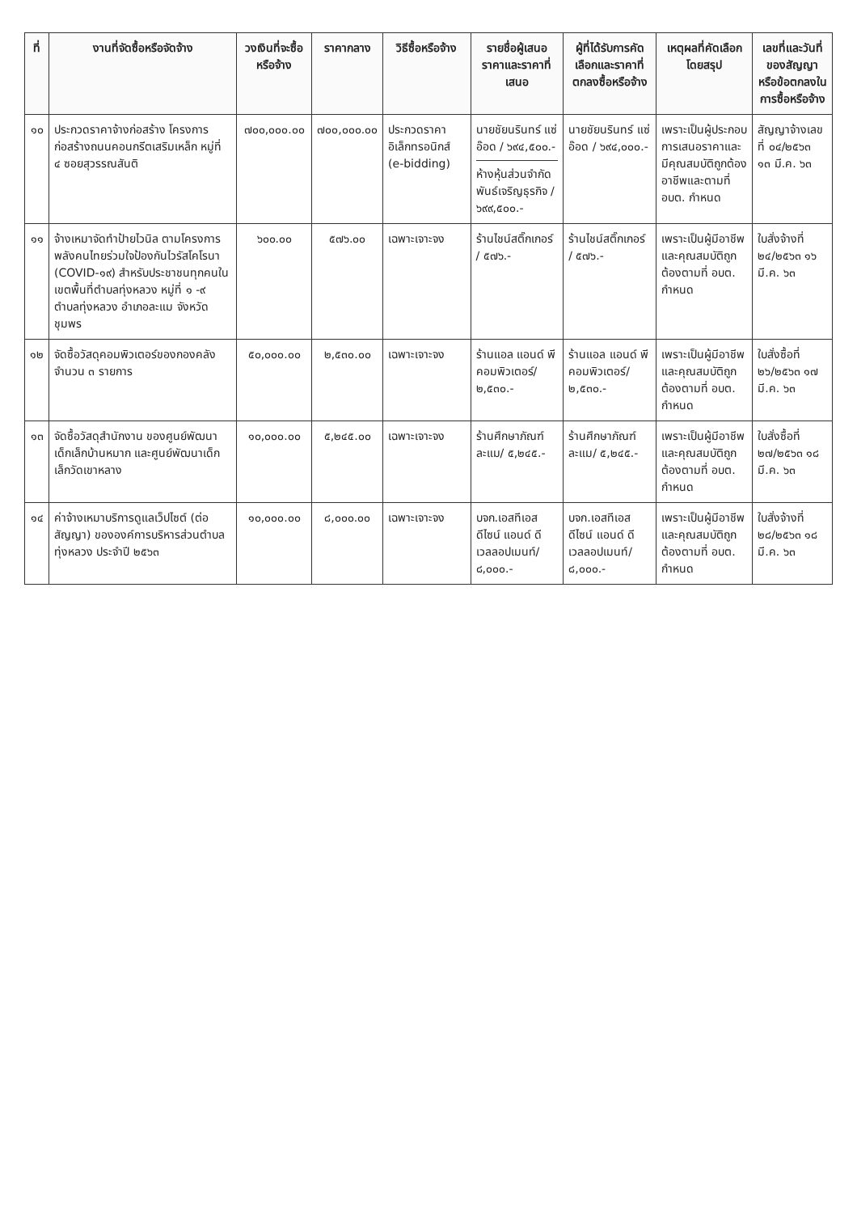| ที่ | งานที่จัดซื้อหรือจัดจ้าง | วงเงินที่จะซื้อหรือจ้าง | ราคากลาง | วิธีซื้อหรือจ้าง | รายชื่อผู้เสนอราคาและราคาที่เสนอ | ผู้ที่ได้รับการคัดเลือกและราคาที่ตกลงซื้อหรือจ้าง | เหตุผลที่คัดเลือกโดยสรุป | เลขที่และวันที่ของสัญญาหรือข้อตกลงในการซื้อหรือจ้าง |
| --- | --- | --- | --- | --- | --- | --- | --- | --- |
| ๑๐ | ประกวดราคาจ้างก่อสร้าง โครงการก่อสร้างถนนคอนกรีตเสริมเหล็ก หมู่ที่ ๔ ซอยสุวรรณสันติ | ๗๐๐,๐๐๐.๐๐ | ๗๐๐,๐๐๐.๐๐ | ประกวดราคาอิเล็กทรอนิกส์ (e-bidding) | นายชัยนรินทร์ แซ่อ๊อด / ๖๙๔,๕๐๐.- ห้างหุ้นส่วนจำกัด พันธ์เจริญธุรกิจ / ๖๙๙,๕๐๐.- | นายชัยนรินทร์ แซ่อ๊อด / ๖๙๔,๐๐๐.- | เพราะเป็นผู้ประกอบการเสนอราคาและมีคุณสมบัติถูกต้องอาชีพและตามที่ อบต. กำหนด | สัญญาจ้างเลขที่ ๐๔/๒๕๖๓ ๑๓ มี.ค. ๖๓ |
| ๑๑ | จ้างเหมาจัดทำป้ายไวนิล ตามโครงการพลังคนไทยร่วมใจป้องกันไวรัสโคโรนา (COVID-๑๙) สำหรับประชาชนทุกคนในเขตพื้นที่ตำบลทุ่งหลวง หมู่ที่ ๑ -๙ ตำบลทุ่งหลวง อำเภอละแม จังหวัดชุมพร | ๖๐๐.๐๐ | ๕๗๖.๐๐ | เฉพาะเจาะจง | ร้านไชน์สติ๊กเกอร์ / ๕๗๖.- | ร้านไชน์สติ๊กเกอร์ / ๕๗๖.- | เพราะเป็นผู้มีอาชีพและคุณสมบัติถูกต้องตามที่ อบต. กำหนด | ใบสั่งจ้างที่ ๒๔/๒๕๖๓ ๑๖ มี.ค. ๖๓ |
| ๑๒ | จัดซื้อวัสดุคอมพิวเตอร์ของกองคลัง จำนวน ๓ รายการ | ๕๐,๐๐๐.๐๐ | ๒,๕๓๐.๐๐ | เฉพาะเจาะจง | ร้านแอล แอนด์ พี คอมพิวเตอร์/๒,๕๓๐.- | ร้านแอล แอนด์ พี คอมพิวเตอร์/๒,๕๓๐.- | เพราะเป็นผู้มีอาชีพและคุณสมบัติถูกต้องตามที่ อบต. กำหนด | ใบสั่งซื้อที่ ๒๖/๒๕๖๓ ๑๗ มี.ค. ๖๓ |
| ๑๓ | จัดซื้อวัสดุสำนักงาน ของศูนย์พัฒนาเด็กเล็กบ้านหมาก และศูนย์พัฒนาเด็กเล็กวัดเขาหลาง | ๑๐,๐๐๐.๐๐ | ๕,๒๔๕.๐๐ | เฉพาะเจาะจง | ร้านศึกษาภัณฑ์ละแม/ ๕,๒๔๕.- | ร้านศึกษาภัณฑ์ละแม/ ๕,๒๔๕.- | เพราะเป็นผู้มีอาชีพและคุณสมบัติถูกต้องตามที่ อบต. กำหนด | ใบสั่งซื้อที่ ๒๗/๒๕๖๓ ๑๘ มี.ค. ๖๓ |
| ๑๔ | ค่าจ้างเหมาบริการดูแลเว็ปไซต์ (ต่อสัญญา) ขององค์การบริหารส่วนตำบลทุ่งหลวง ประจำปี ๒๕๖๓ | ๑๐,๐๐๐.๐๐ | ๘,๐๐๐.๐๐ | เฉพาะเจาะจง | บจก.เอสทีเอส ดีไซน์ แอนด์ ดีเวลลอปเมนท์/ ๘,๐๐๐.- | บจก.เอสทีเอส ดีไซน์ แอนด์ ดีเวลลอปเมนท์/ ๘,๐๐๐.- | เพราะเป็นผู้มีอาชีพและคุณสมบัติถูกต้องตามที่ อบต. กำหนด | ใบสั่งจ้างที่ ๒๘/๒๕๖๓ ๑๘ มี.ค. ๖๓ |